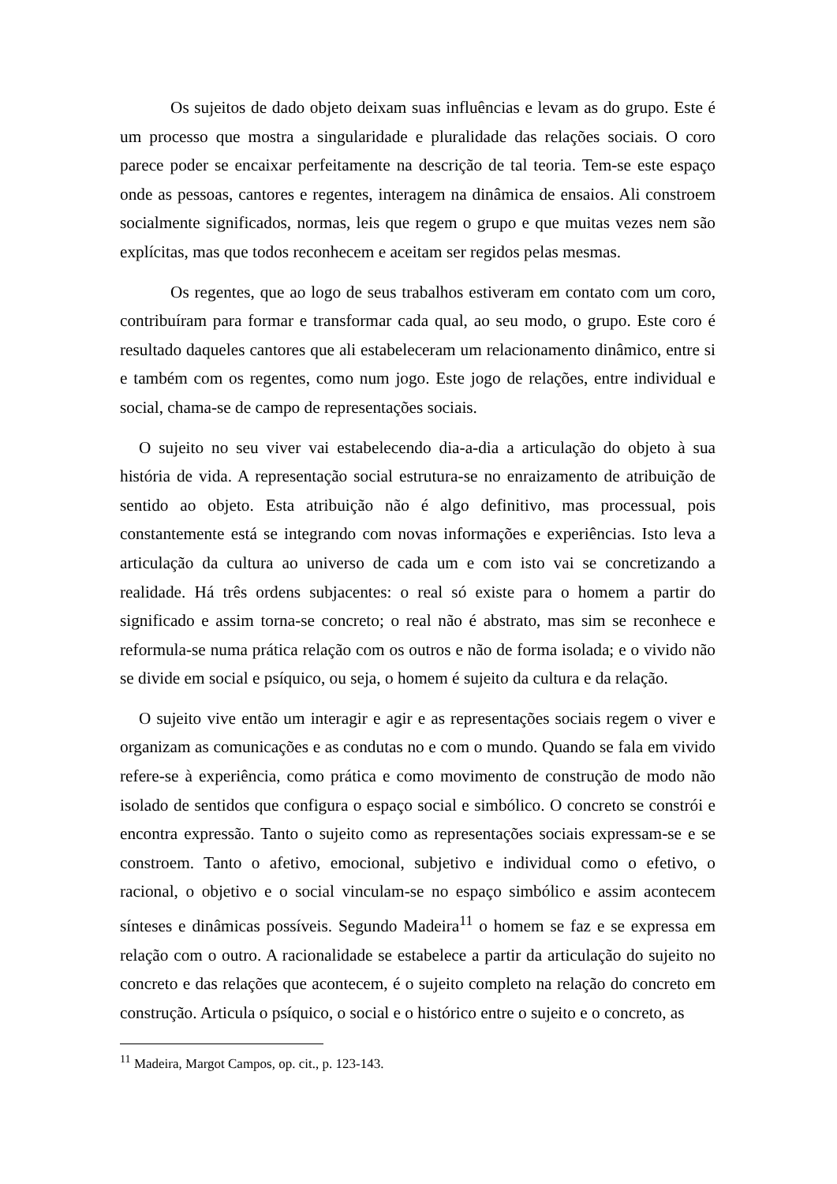Os sujeitos de dado objeto deixam suas influências e levam as do grupo. Este é um processo que mostra a singularidade e pluralidade das relações sociais. O coro parece poder se encaixar perfeitamente na descrição de tal teoria. Tem-se este espaço onde as pessoas, cantores e regentes, interagem na dinâmica de ensaios. Ali constroem socialmente significados, normas, leis que regem o grupo e que muitas vezes nem são explícitas, mas que todos reconhecem e aceitam ser regidos pelas mesmas.
Os regentes, que ao logo de seus trabalhos estiveram em contato com um coro, contribuíram para formar e transformar cada qual, ao seu modo, o grupo. Este coro é resultado daqueles cantores que ali estabeleceram um relacionamento dinâmico, entre si e também com os regentes, como num jogo. Este jogo de relações, entre individual e social, chama-se de campo de representações sociais.
O sujeito no seu viver vai estabelecendo dia-a-dia a articulação do objeto à sua história de vida. A representação social estrutura-se no enraizamento de atribuição de sentido ao objeto. Esta atribuição não é algo definitivo, mas processual, pois constantemente está se integrando com novas informações e experiências. Isto leva a articulação da cultura ao universo de cada um e com isto vai se concretizando a realidade. Há três ordens subjacentes: o real só existe para o homem a partir do significado e assim torna-se concreto; o real não é abstrato, mas sim se reconhece e reformula-se numa prática relação com os outros e não de forma isolada; e o vivido não se divide em social e psíquico, ou seja, o homem é sujeito da cultura e da relação.
O sujeito vive então um interagir e agir e as representações sociais regem o viver e organizam as comunicações e as condutas no e com o mundo. Quando se fala em vivido refere-se à experiência, como prática e como movimento de construção de modo não isolado de sentidos que configura o espaço social e simbólico. O concreto se constrói e encontra expressão. Tanto o sujeito como as representações sociais expressam-se e se constroem. Tanto o afetivo, emocional, subjetivo e individual como o efetivo, o racional, o objetivo e o social vinculam-se no espaço simbólico e assim acontecem sínteses e dinâmicas possíveis. Segundo Madeira<sup>11</sup> o homem se faz e se expressa em relação com o outro. A racionalidade se estabelece a partir da articulação do sujeito no concreto e das relações que acontecem, é o sujeito completo na relação do concreto em construção. Articula o psíquico, o social e o histórico entre o sujeito e o concreto, as
<sup>11</sup> Madeira, Margot Campos, op. cit., p. 123-143.